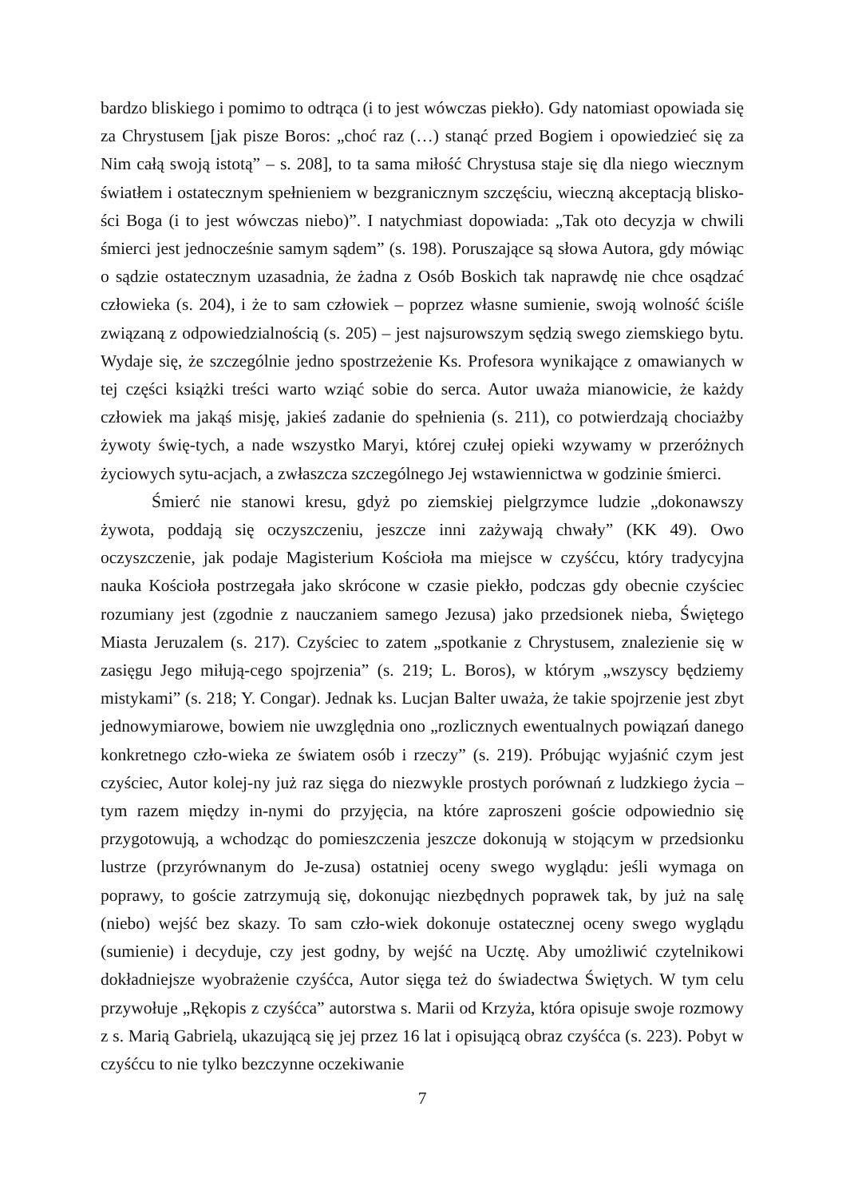bardzo bliskiego i pomimo to odtrąca (i to jest wówczas piekło). Gdy natomiast opowiada się za Chrystusem [jak pisze Boros: „choć raz (…) stanąć przed Bogiem i opowiedzieć się za Nim całą swoją istotą” – s. 208], to ta sama miłość Chrystusa staje się dla niego wiecznym światłem i ostatecznym spełnieniem w bezgranicznym szczęściu, wieczną akceptacją blisko-ści Boga (i to jest wówczas niebo)”. I natychmiast dopowiada: „Tak oto decyzja w chwili śmierci jest jednocześnie samym sądem” (s. 198). Poruszające są słowa Autora, gdy mówiąc o sądzie ostatecznym uzasadnia, że żadna z Osób Boskich tak naprawdę nie chce osądzać człowieka (s. 204), i że to sam człowiek – poprzez własne sumienie, swoją wolność ściśle związaną z odpowiedzialnością (s. 205) – jest najsurowszym sędzią swego ziemskiego bytu. Wydaje się, że szczególnie jedno spostrzeżenie Ks. Profesora wynikające z omawianych w tej części książki treści warto wziąć sobie do serca. Autor uważa mianowicie, że każdy człowiek ma jakąś misję, jakieś zadanie do spełnienia (s. 211), co potwierdzają chociażby żywoty świę-tych, a nade wszystko Maryi, której czułej opieki wzywamy w przeróżnych życiowych sytu-acjach, a zwłaszcza szczególnego Jej wstawiennictwa w godzinie śmierci.
Śmierć nie stanowi kresu, gdyż po ziemskiej pielgrzymce ludzie „dokonawszy żywota, poddają się oczyszczeniu, jeszcze inni zażywają chwały” (KK 49). Owo oczyszczenie, jak podaje Magisterium Kościoła ma miejsce w czyśćcu, który tradycyjna nauka Kościoła postrzegała jako skrócone w czasie piekło, podczas gdy obecnie czyściec rozumiany jest (zgodnie z nauczaniem samego Jezusa) jako przedsionek nieba, Świętego Miasta Jeruzalem (s. 217). Czyściec to zatem „spotkanie z Chrystusem, znalezienie się w zasięgu Jego miłują-cego spojrzenia” (s. 219; L. Boros), w którym „wszyscy będziemy mistykami” (s. 218; Y. Congar). Jednak ks. Lucjan Balter uważa, że takie spojrzenie jest zbyt jednowymiarowe, bowiem nie uwzględnia ono „rozlicznych ewentualnych powiązań danego konkretnego czło-wieka ze światem osób i rzeczy” (s. 219). Próbując wyjaśnić czym jest czyściec, Autor kolej-ny już raz sięga do niezwykle prostych porównań z ludzkiego życia – tym razem między in-nymi do przyjęcia, na które zaproszeni goście odpowiednio się przygotowują, a wchodząc do pomieszczenia jeszcze dokonują w stojącym w przedsionku lustrze (przyrównanym do Je-zusa) ostatniej oceny swego wyglądu: jeśli wymaga on poprawy, to goście zatrzymują się, dokonując niezbędnych poprawek tak, by już na salę (niebo) wejść bez skazy. To sam czło-wiek dokonuje ostatecznej oceny swego wyglądu (sumienie) i decyduje, czy jest godny, by wejść na Ucztę. Aby umożliwić czytelnikowi dokładniejsze wyobrażenie czyśćca, Autor sięga też do świadectwa Świętych. W tym celu przywołuje „Rękopis z czyśćca” autorstwa s. Marii od Krzyża, która opisuje swoje rozmowy z s. Marią Gabrielą, ukazującą się jej przez 16 lat i opisującą obraz czyśćca (s. 223). Pobyt w czyśćcu to nie tylko bezczynne oczekiwanie
7